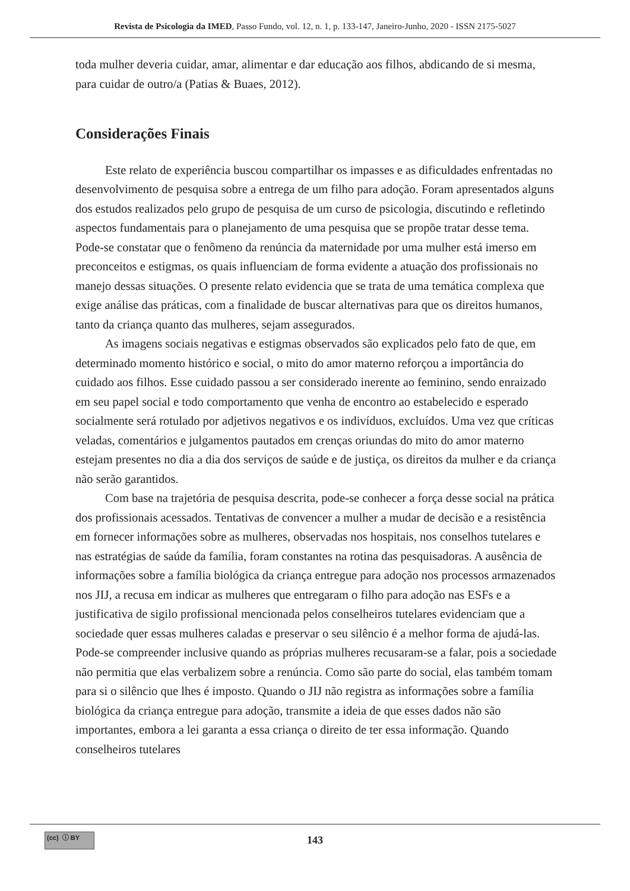Revista de Psicologia da IMED, Passo Fundo, vol. 12, n. 1, p. 133-147, Janeiro-Junho, 2020 - ISSN 2175-5027
toda mulher deveria cuidar, amar, alimentar e dar educação aos filhos, abdicando de si mesma, para cuidar de outro/a (Patias & Buaes, 2012).
Considerações Finais
Este relato de experiência buscou compartilhar os impasses e as dificuldades enfrentadas no desenvolvimento de pesquisa sobre a entrega de um filho para adoção. Foram apresentados alguns dos estudos realizados pelo grupo de pesquisa de um curso de psicologia, discutindo e refletindo aspectos fundamentais para o planejamento de uma pesquisa que se propõe tratar desse tema. Pode-se constatar que o fenômeno da renúncia da maternidade por uma mulher está imerso em preconceitos e estigmas, os quais influenciam de forma evidente a atuação dos profissionais no manejo dessas situações. O presente relato evidencia que se trata de uma temática complexa que exige análise das práticas, com a finalidade de buscar alternativas para que os direitos humanos, tanto da criança quanto das mulheres, sejam assegurados.
As imagens sociais negativas e estigmas observados são explicados pelo fato de que, em determinado momento histórico e social, o mito do amor materno reforçou a importância do cuidado aos filhos. Esse cuidado passou a ser considerado inerente ao feminino, sendo enraizado em seu papel social e todo comportamento que venha de encontro ao estabelecido e esperado socialmente será rotulado por adjetivos negativos e os indivíduos, excluídos. Uma vez que críticas veladas, comentários e julgamentos pautados em crenças oriundas do mito do amor materno estejam presentes no dia a dia dos serviços de saúde e de justiça, os direitos da mulher e da criança não serão garantidos.
Com base na trajetória de pesquisa descrita, pode-se conhecer a força desse social na prática dos profissionais acessados. Tentativas de convencer a mulher a mudar de decisão e a resistência em fornecer informações sobre as mulheres, observadas nos hospitais, nos conselhos tutelares e nas estratégias de saúde da família, foram constantes na rotina das pesquisadoras. A ausência de informações sobre a família biológica da criança entregue para adoção nos processos armazenados nos JIJ, a recusa em indicar as mulheres que entregaram o filho para adoção nas ESFs e a justificativa de sigilo profissional mencionada pelos conselheiros tutelares evidenciam que a sociedade quer essas mulheres caladas e preservar o seu silêncio é a melhor forma de ajudá-las. Pode-se compreender inclusive quando as próprias mulheres recusaram-se a falar, pois a sociedade não permitia que elas verbalizem sobre a renúncia. Como são parte do social, elas também tomam para si o silêncio que lhes é imposto. Quando o JIJ não registra as informações sobre a família biológica da criança entregue para adoção, transmite a ideia de que esses dados não são importantes, embora a lei garanta a essa criança o direito de ter essa informação. Quando conselheiros tutelares
(cc) ⓘ BY
143